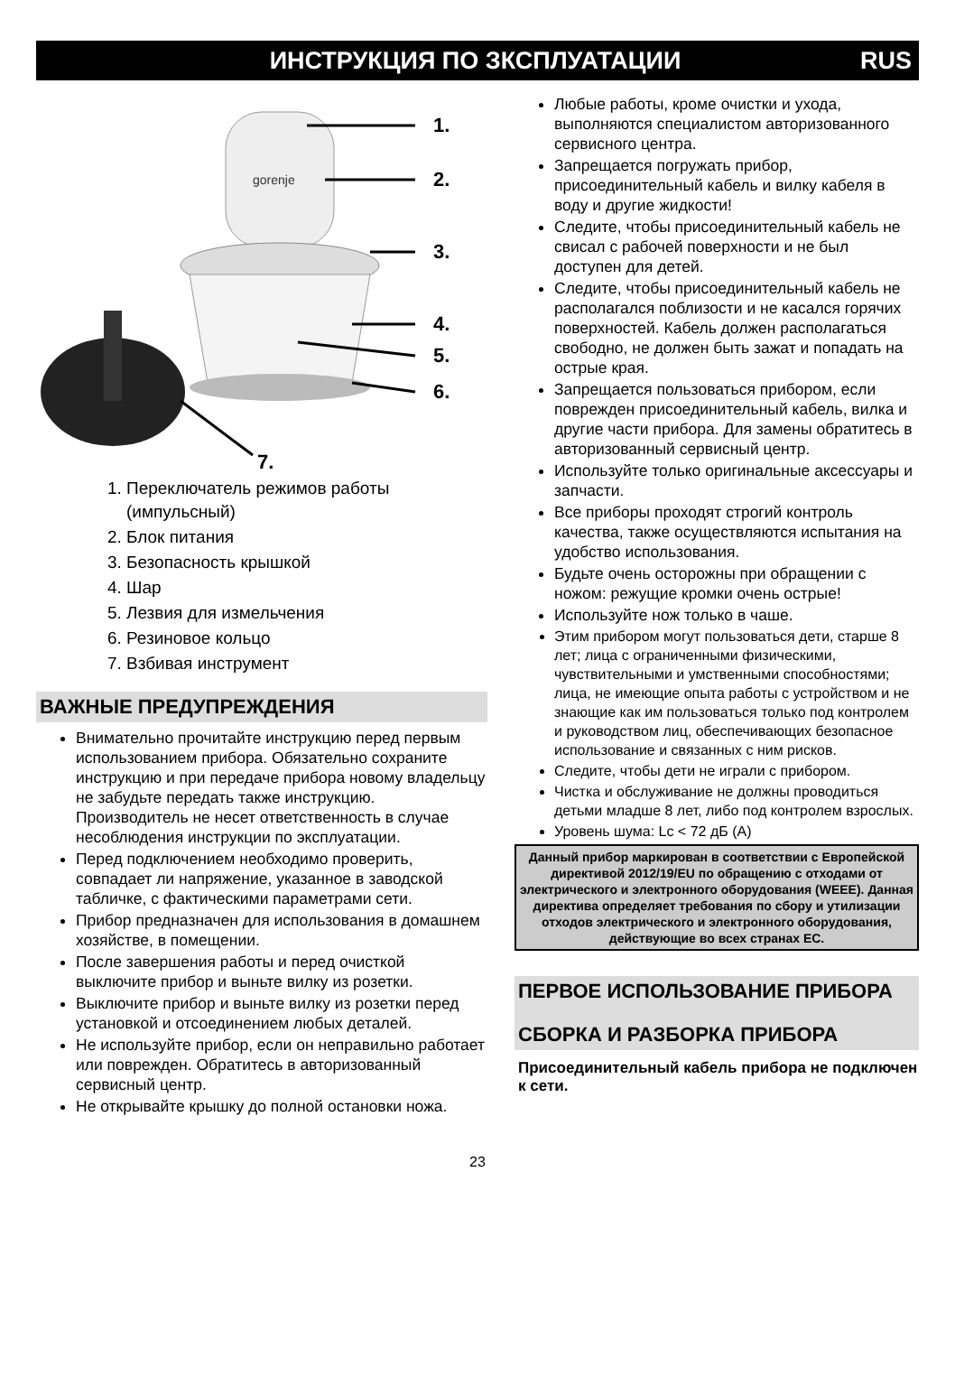ИНСТРУКЦИЯ ПО ЗКСПЛУАТАЦИИ RUS
gorenje
1.
2.
3.
4.
5.
6.
7.
1. Переключатель режимов работы (импульсный)
2. Блок питания
3. Безопасность крышкой
4. Шар
5. Лезвия для измельчения
6. Резиновое кольцо
7. Взбивая инструмент
ВАЖНЫЕ ПРЕДУПРЕЖДЕНИЯ
Внимательно прочитайте инструкцию перед первым использованием прибора. Обязательно сохраните инструкцию и при передаче прибора новому владельцу не забудьте передать также инструкцию. Производитель не несет ответственность в случае несоблюдения инструкции по эксплуатации.
Перед подключением необходимо проверить, совпадает ли напряжение, указанное в заводской табличке, с фактическими параметрами сети.
Прибор предназначен для использования в домашнем хозяйстве, в помещении.
После завершения работы и перед очисткой выключите прибор и выньте вилку из розетки.
Выключите прибор и выньте вилку из розетки перед установкой и отсоединением любых деталей.
Не используйте прибор, если он неправильно работает или поврежден. Обратитесь в авторизованный сервисный центр.
Не открывайте крышку до полной остановки ножа.
Любые работы, кроме очистки и ухода, выполняются специалистом авторизованного сервисного центра.
Запрещается погружать прибор, присоединительный кабель и вилку кабеля в воду и другие жидкости!
Следите, чтобы присоединительный кабель не свисал с рабочей поверхности и не был доступен для детей.
Следите, чтобы присоединительный кабель не располагался поблизости и не касался горячих поверхностей. Кабель должен располагаться свободно, не должен быть зажат и попадать на острые края.
Запрещается пользоваться прибором, если поврежден присоединительный кабель, вилка и другие части прибора. Для замены обратитесь в авторизованный сервисный центр.
Используйте только оригинальные аксессуары и запчасти.
Все приборы проходят строгий контроль качества, также осуществляются испытания на удобство использования.
Будьте очень осторожны при обращении с ножом: режущие кромки очень острые!
Используйте нож только в чаше.
Этим прибором могут пользоваться дети, старше 8 лет; лица с ограниченными физическими, чувствительными и умственными способностями; лица, не имеющие опыта работы с устройством и не знающие как им пользоваться только под контролем и руководством лиц, обеспечивающих безопасное использование и связанных с ним рисков.
Следите, чтобы дети не играли с прибором.
Чистка и обслуживание не должны проводиться детьми младше 8 лет, либо под контролем взрослых.
Уровень шума: Lc < 72 дБ (A)
Данный прибор маркирован в соответствии с Европейской директивой 2012/19/EU по обращению с отходами от электрического и электронного оборудования (WEEE). Данная директива определяет требования по сбору и утилизации отходов электрического и электронного оборудования, действующие во всех странах ЕС.
ПЕРВОЕ ИСПОЛЬЗОВАНИЕ ПРИБОРА
СБОРКА И РАЗБОРКА ПРИБОРА
Присоединительный кабель прибора не подключен к сети.
23